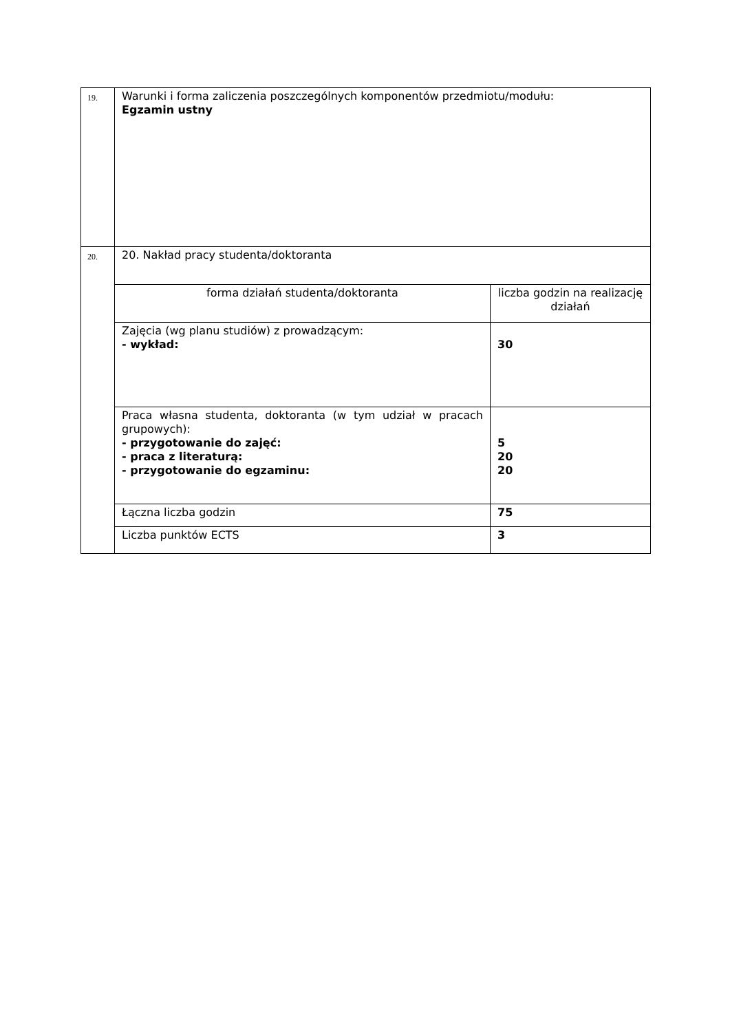| 19. | Warunki i forma zaliczenia poszczególnych komponentów przedmiotu/modułu: Egzamin ustny | |
| 20. | 20. Nakład pracy studenta/doktoranta | |
| | forma działań studenta/doktoranta | liczba godzin na realizację działań |
| | Zajęcia (wg planu studiów) z prowadzącym: - wykład: | 30 |
| | Praca własna studenta, doktoranta (w tym udział w pracach grupowych): - przygotowanie do zajęć: - praca z literaturą: - przygotowanie do egzaminu: | 5 20 20 |
| | Łączna liczba godzin | 75 |
| | Liczba punktów ECTS | 3 |